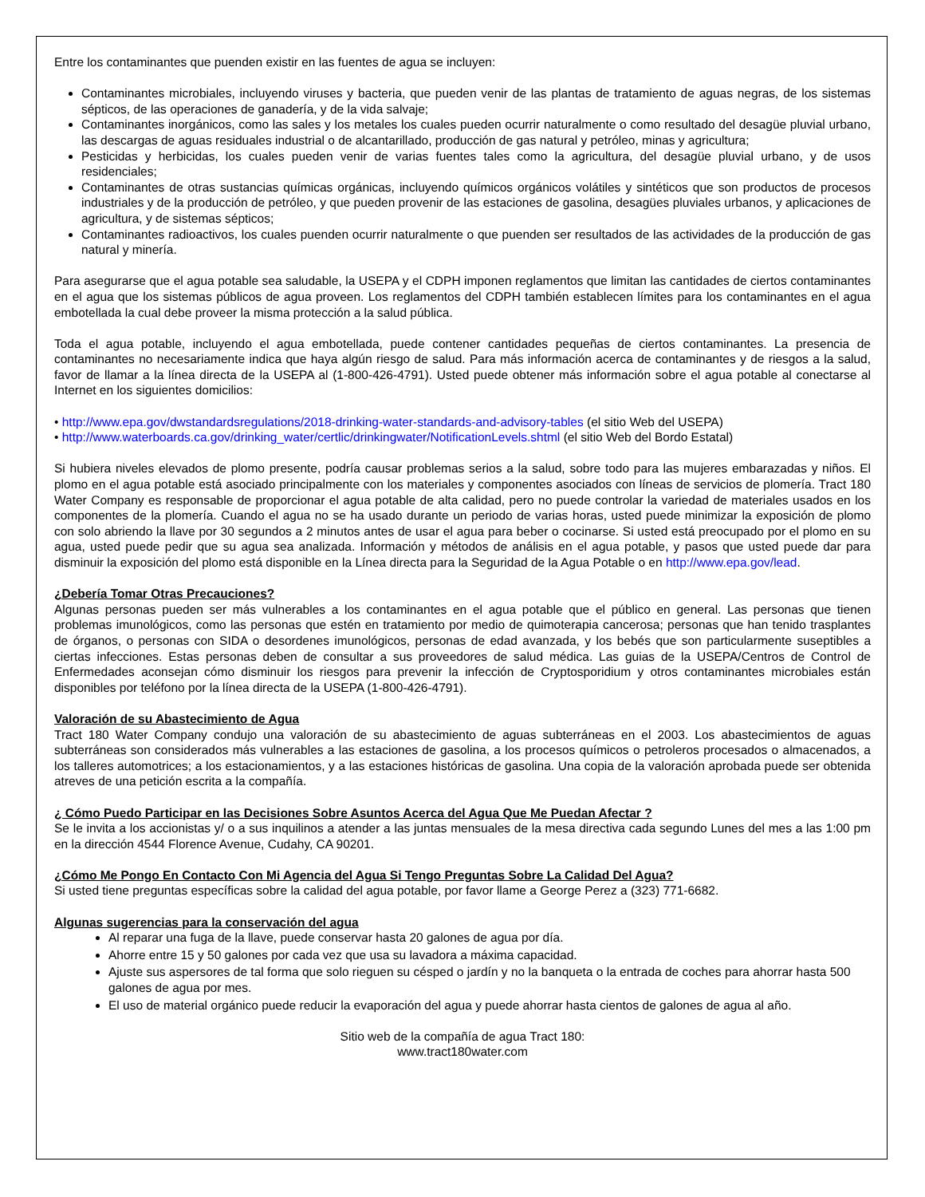Entre los contaminantes que puenden existir en las fuentes de agua se incluyen:
Contaminantes microbiales, incluyendo viruses y bacteria, que pueden venir de las plantas de tratamiento de aguas negras, de los sistemas sépticos, de las operaciones de ganadería, y de la vida salvaje;
Contaminantes inorgánicos, como las sales y los metales los cuales pueden ocurrir naturalmente o como resultado del desagüe pluvial urbano, las descargas de aguas residuales industrial o de alcantarillado, producción de gas natural y petróleo, minas y agricultura;
Pesticidas y herbicidas, los cuales pueden venir de varias fuentes tales como la agricultura, del desagüe pluvial urbano, y de usos residenciales;
Contaminantes de otras sustancias químicas orgánicas, incluyendo químicos orgánicos volátiles y sintéticos que son productos de procesos industriales y de la producción de petróleo, y que pueden provenir de las estaciones de gasolina, desagües pluviales urbanos, y aplicaciones de agricultura, y de sistemas sépticos;
Contaminantes radioactivos, los cuales puenden ocurrir naturalmente o que puenden ser resultados de las actividades de la producción de gas natural y minería.
Para asegurarse que el agua potable sea saludable, la USEPA y el CDPH imponen reglamentos que limitan las cantidades de ciertos contaminantes en el agua que los sistemas públicos de agua proveen. Los reglamentos del CDPH también establecen límites para los contaminantes en el agua embotellada la cual debe proveer la misma protección a la salud pública.
Toda el agua potable, incluyendo el agua embotellada, puede contener cantidades pequeñas de ciertos contaminantes. La presencia de contaminantes no necesariamente indica que haya algún riesgo de salud. Para más información acerca de contaminantes y de riesgos a la salud, favor de llamar a la línea directa de la USEPA al (1-800-426-4791). Usted puede obtener más información sobre el agua potable al conectarse al Internet en los siguientes domicilios:
• http://www.epa.gov/dwstandardsregulations/2018-drinking-water-standards-and-advisory-tables (el sitio Web del USEPA)
• http://www.waterboards.ca.gov/drinking_water/certlic/drinkingwater/NotificationLevels.shtml (el sitio Web del Bordo Estatal)
Si hubiera niveles elevados de plomo presente, podría causar problemas serios a la salud, sobre todo para las mujeres embarazadas y niños. El plomo en el agua potable está asociado principalmente con los materiales y componentes asociados con líneas de servicios de plomería. Tract 180 Water Company es responsable de proporcionar el agua potable de alta calidad, pero no puede controlar la variedad de materiales usados en los componentes de la plomería. Cuando el agua no se ha usado durante un periodo de varias horas, usted puede minimizar la exposición de plomo con solo abriendo la llave por 30 segundos a 2 minutos antes de usar el agua para beber o cocinarse. Si usted está preocupado por el plomo en su agua, usted puede pedir que su agua sea analizada. Información y métodos de análisis en el agua potable, y pasos que usted puede dar para disminuir la exposición del plomo está disponible en la Línea directa para la Seguridad de la Agua Potable o en http://www.epa.gov/lead.
¿Debería Tomar Otras Precauciones?
Algunas personas pueden ser más vulnerables a los contaminantes en el agua potable que el público en general. Las personas que tienen problemas imunológicos, como las personas que estén en tratamiento por medio de quimoterapia cancerosa; personas que han tenido trasplantes de órganos, o personas con SIDA o desordenes imunológicos, personas de edad avanzada, y los bebés que son particularmente suseptibles a ciertas infecciones. Estas personas deben de consultar a sus proveedores de salud médica. Las guias de la USEPA/Centros de Control de Enfermedades aconsejan cómo disminuir los riesgos para prevenir la infección de Cryptosporidium y otros contaminantes microbiales están disponibles por teléfono por la línea directa de la USEPA (1-800-426-4791).
Valoración de su Abastecimiento de Agua
Tract 180 Water Company condujo una valoración de su abastecimiento de aguas subterráneas en el 2003. Los abastecimientos de aguas subterráneas son considerados más vulnerables a las estaciones de gasolina, a los procesos químicos o petroleros procesados o almacenados, a los talleres automotrices; a los estacionamientos, y a las estaciones históricas de gasolina. Una copia de la valoración aprobada puede ser obtenida atreves de una petición escrita a la compañía.
¿ Cómo Puedo Participar en las Decisiones Sobre Asuntos Acerca del Agua Que Me Puedan Afectar ?
Se le invita a los accionistas y/ o a sus inquilinos a atender a las juntas mensuales de la mesa directiva cada segundo Lunes del mes a las 1:00 pm en la dirección 4544 Florence Avenue, Cudahy, CA 90201.
¿Cómo Me Pongo En Contacto Con Mi Agencia del Agua Si Tengo Preguntas Sobre La Calidad Del Agua?
Si usted tiene preguntas específicas sobre la calidad del agua potable, por favor llame a George Perez a (323) 771-6682.
Algunas sugerencias para la conservación del agua
Al reparar una fuga de la llave, puede conservar hasta 20 galones de agua por día.
Ahorre entre 15 y 50 galones por cada vez que usa su lavadora a máxima capacidad.
Ajuste sus aspersores de tal forma que solo rieguen su césped o jardín y no la banqueta o la entrada de coches para ahorrar hasta 500 galones de agua por mes.
El uso de material orgánico puede reducir la evaporación del agua y puede ahorrar hasta cientos de galones de agua al año.
Sitio web de la compañía de agua Tract 180:
www.tract180water.com